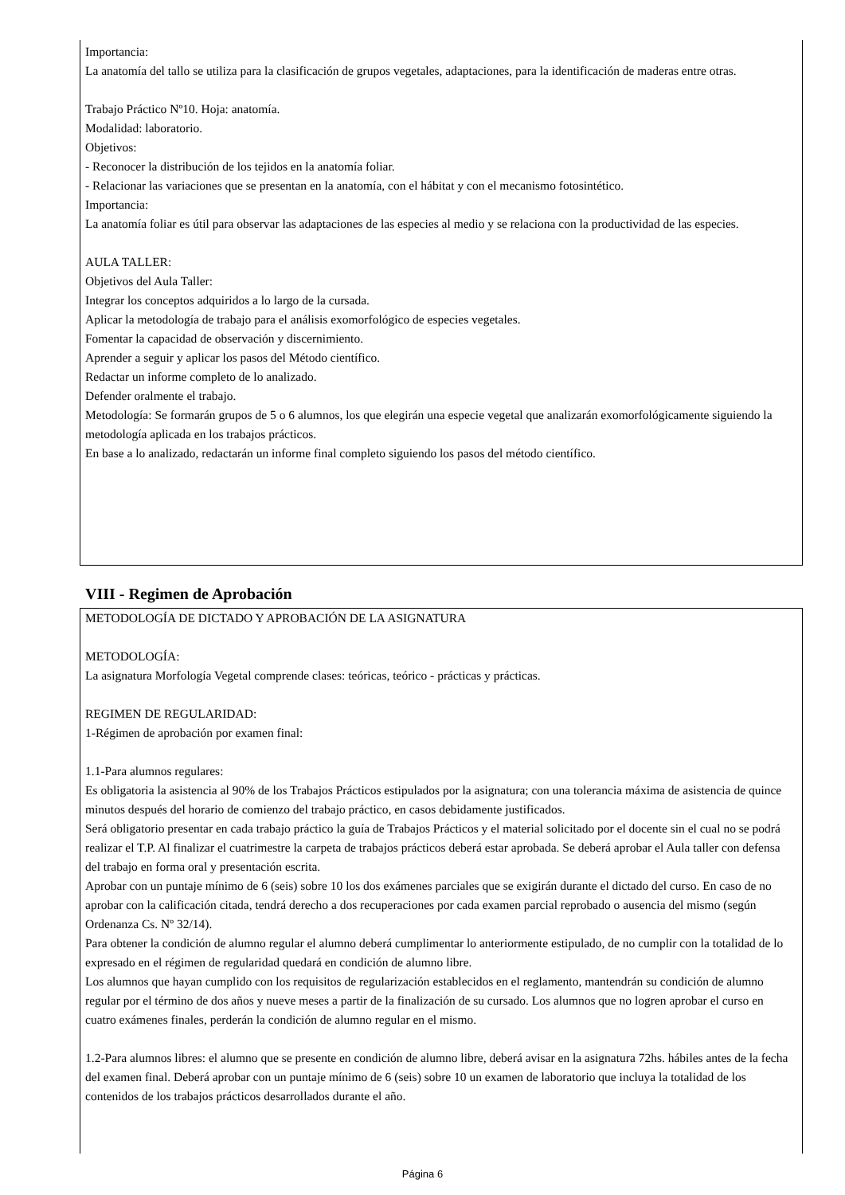Importancia:
La anatomía del tallo se utiliza para la clasificación de grupos vegetales, adaptaciones, para la identificación de maderas entre otras.
Trabajo Práctico Nº10. Hoja: anatomía.
Modalidad: laboratorio.
Objetivos:
- Reconocer la distribución de los tejidos en la anatomía foliar.
- Relacionar las variaciones que se presentan en la anatomía, con el hábitat y con el mecanismo fotosintético.
Importancia:
La anatomía foliar es útil para observar las adaptaciones de las especies al medio y se relaciona con la productividad de las especies.
AULA TALLER:
Objetivos del Aula Taller:
Integrar los conceptos adquiridos a lo largo de la cursada.
Aplicar la metodología de trabajo para el análisis exomorfológico de especies vegetales.
Fomentar la capacidad de observación y discernimiento.
Aprender a seguir y aplicar los pasos del Método científico.
Redactar un informe completo de lo analizado.
Defender oralmente el trabajo.
Metodología: Se formarán grupos de 5 o 6 alumnos, los que elegirán una especie vegetal que analizarán exomorfológicamente siguiendo la metodología aplicada en los trabajos prácticos.
En base a lo analizado, redactarán un informe final completo siguiendo los pasos del método científico.
VIII - Regimen de Aprobación
METODOLOGÍA DE DICTADO Y APROBACIÓN DE LA ASIGNATURA
METODOLOGÍA:
La asignatura Morfología Vegetal comprende clases: teóricas, teórico - prácticas y prácticas.
REGIMEN DE REGULARIDAD:
1-Régimen de aprobación por examen final:
1.1-Para alumnos regulares:
Es obligatoria la asistencia al 90% de los Trabajos Prácticos estipulados por la asignatura; con una tolerancia máxima de asistencia de quince minutos después del horario de comienzo del trabajo práctico, en casos debidamente justificados.
Será obligatorio presentar en cada trabajo práctico la guía de Trabajos Prácticos y el material solicitado por el docente sin el cual no se podrá realizar el T.P. Al finalizar el cuatrimestre la carpeta de trabajos prácticos deberá estar aprobada. Se deberá aprobar el Aula taller con defensa del trabajo en forma oral y presentación escrita.
Aprobar con un puntaje mínimo de 6 (seis) sobre 10 los dos exámenes parciales que se exigirán durante el dictado del curso. En caso de no aprobar con la calificación citada, tendrá derecho a dos recuperaciones por cada examen parcial reprobado o ausencia del mismo (según Ordenanza Cs. Nº 32/14).
Para obtener la condición de alumno regular el alumno deberá cumplimentar lo anteriormente estipulado, de no cumplir con la totalidad de lo expresado en el régimen de regularidad quedará en condición de alumno libre.
Los alumnos que hayan cumplido con los requisitos de regularización establecidos en el reglamento, mantendrán su condición de alumno regular por el término de dos años y nueve meses a partir de la finalización de su cursado. Los alumnos que no logren aprobar el curso en cuatro exámenes finales, perderán la condición de alumno regular en el mismo.
1.2-Para alumnos libres: el alumno que se presente en condición de alumno libre, deberá avisar en la asignatura 72hs. hábiles antes de la fecha del examen final. Deberá aprobar con un puntaje mínimo de 6 (seis) sobre 10 un examen de laboratorio que incluya la totalidad de los contenidos de los trabajos prácticos desarrollados durante el año.
Página 6